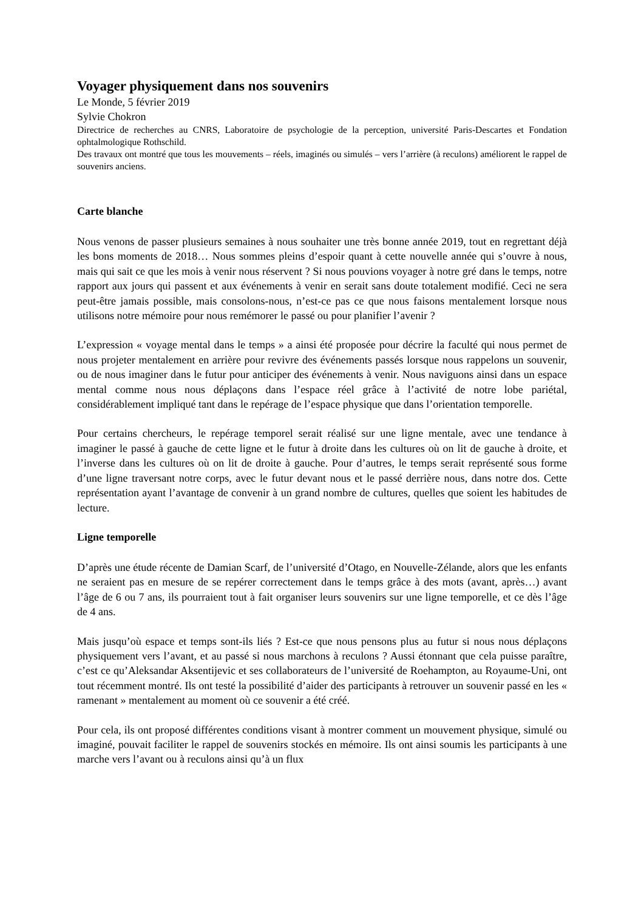Voyager physiquement dans nos souvenirs
Le Monde, 5 février 2019
Sylvie Chokron
Directrice de recherches au CNRS, Laboratoire de psychologie de la perception, université Paris-Descartes et Fondation ophtalmologique Rothschild.
Des travaux ont montré que tous les mouvements – réels, imaginés ou simulés – vers l’arrière (à reculons) améliorent le rappel de souvenirs anciens.
Carte blanche
Nous venons de passer plusieurs semaines à nous souhaiter une très bonne année 2019, tout en regrettant déjà les bons moments de 2018… Nous sommes pleins d’espoir quant à cette nouvelle année qui s’ouvre à nous, mais qui sait ce que les mois à venir nous réservent ? Si nous pouvions voyager à notre gré dans le temps, notre rapport aux jours qui passent et aux événements à venir en serait sans doute totalement modifié. Ceci ne sera peut-être jamais possible, mais consolons-nous, n’est-ce pas ce que nous faisons mentalement lorsque nous utilisons notre mémoire pour nous remémorer le passé ou pour planifier l’avenir ?
L’expression « voyage mental dans le temps » a ainsi été proposée pour décrire la faculté qui nous permet de nous projeter mentalement en arrière pour revivre des événements passés lorsque nous rappelons un souvenir, ou de nous imaginer dans le futur pour anticiper des événements à venir. Nous naviguons ainsi dans un espace mental comme nous nous déplaçons dans l’espace réel grâce à l’activité de notre lobe pariétal, considérablement impliqué tant dans le repérage de l’espace physique que dans l’orientation temporelle.
Pour certains chercheurs, le repérage temporel serait réalisé sur une ligne mentale, avec une tendance à imaginer le passé à gauche de cette ligne et le futur à droite dans les cultures où on lit de gauche à droite, et l’inverse dans les cultures où on lit de droite à gauche. Pour d’autres, le temps serait représenté sous forme d’une ligne traversant notre corps, avec le futur devant nous et le passé derrière nous, dans notre dos. Cette représentation ayant l’avantage de convenir à un grand nombre de cultures, quelles que soient les habitudes de lecture.
Ligne temporelle
D’après une étude récente de Damian Scarf, de l’université d’Otago, en Nouvelle-Zélande, alors que les enfants ne seraient pas en mesure de se repérer correctement dans le temps grâce à des mots (avant, après…) avant l’âge de 6 ou 7 ans, ils pourraient tout à fait organiser leurs souvenirs sur une ligne temporelle, et ce dès l’âge de 4 ans.
Mais jusqu’où espace et temps sont-ils liés ? Est-ce que nous pensons plus au futur si nous nous déplaçons physiquement vers l’avant, et au passé si nous marchons à reculons ? Aussi étonnant que cela puisse paraître, c’est ce qu’Aleksandar Aksentijevic et ses collaborateurs de l’université de Roehampton, au Royaume-Uni, ont tout récemment montré. Ils ont testé la possibilité d’aider des participants à retrouver un souvenir passé en les « ramenant » mentalement au moment où ce souvenir a été créé.
Pour cela, ils ont proposé différentes conditions visant à montrer comment un mouvement physique, simulé ou imaginé, pouvait faciliter le rappel de souvenirs stockés en mémoire. Ils ont ainsi soumis les participants à une marche vers l’avant ou à reculons ainsi qu’à un flux